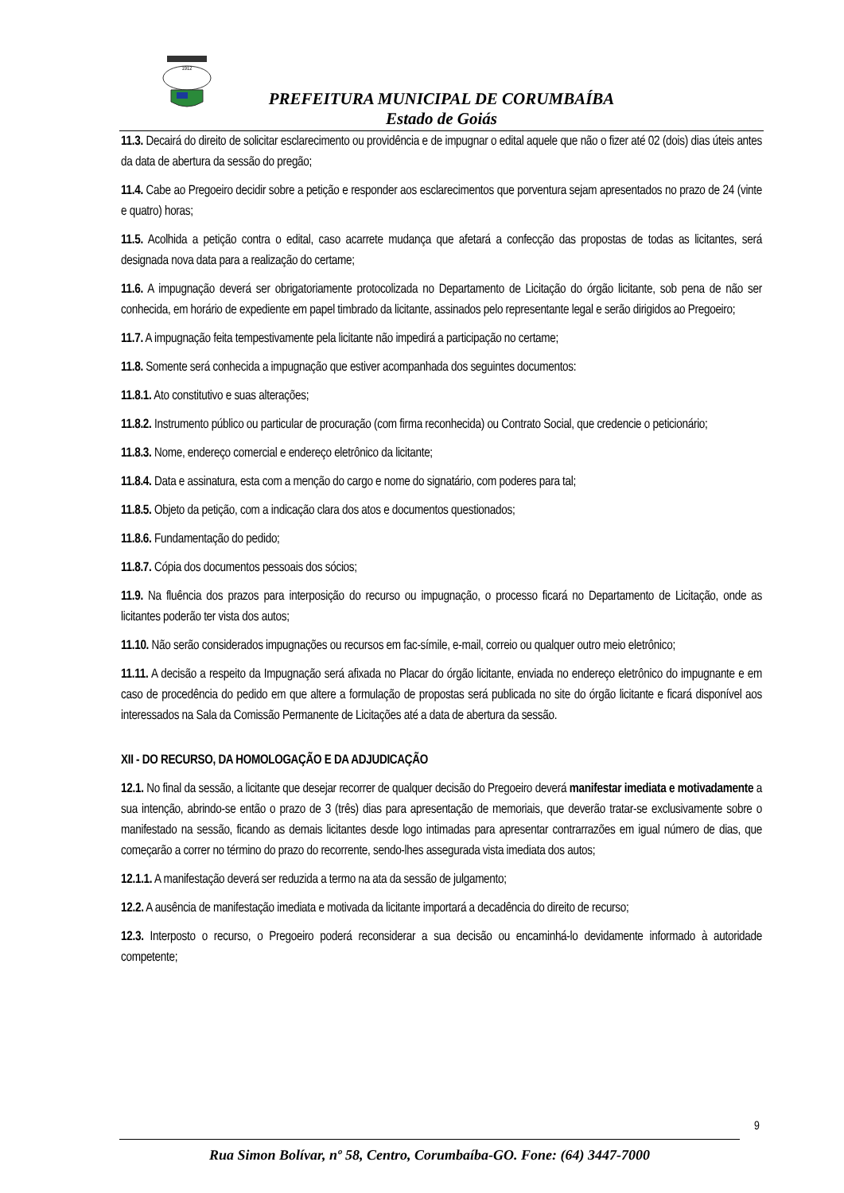1912
PREFEITURA MUNICIPAL DE CORUMBAÍBA
Estado de Goiás
11.3. Decairá do direito de solicitar esclarecimento ou providência e de impugnar o edital aquele que não o fizer até 02 (dois) dias úteis antes da data de abertura da sessão do pregão;
11.4. Cabe ao Pregoeiro decidir sobre a petição e responder aos esclarecimentos que porventura sejam apresentados no prazo de 24 (vinte e quatro) horas;
11.5. Acolhida a petição contra o edital, caso acarrete mudança que afetará a confecção das propostas de todas as licitantes, será designada nova data para a realização do certame;
11.6. A impugnação deverá ser obrigatoriamente protocolizada no Departamento de Licitação do órgão licitante, sob pena de não ser conhecida, em horário de expediente em papel timbrado da licitante, assinados pelo representante legal e serão dirigidos ao Pregoeiro;
11.7. A impugnação feita tempestivamente pela licitante não impedirá a participação no certame;
11.8. Somente será conhecida a impugnação que estiver acompanhada dos seguintes documentos:
11.8.1. Ato constitutivo e suas alterações;
11.8.2. Instrumento público ou particular de procuração (com firma reconhecida) ou Contrato Social, que credencie o peticionário;
11.8.3. Nome, endereço comercial e endereço eletrônico da licitante;
11.8.4. Data e assinatura, esta com a menção do cargo e nome do signatário, com poderes para tal;
11.8.5. Objeto da petição, com a indicação clara dos atos e documentos questionados;
11.8.6. Fundamentação do pedido;
11.8.7. Cópia dos documentos pessoais dos sócios;
11.9. Na fluência dos prazos para interposição do recurso ou impugnação, o processo ficará no Departamento de Licitação, onde as licitantes poderão ter vista dos autos;
11.10. Não serão considerados impugnações ou recursos em fac-símile, e-mail, correio ou qualquer outro meio eletrônico;
11.11. A decisão a respeito da Impugnação será afixada no Placar do órgão licitante, enviada no endereço eletrônico do impugnante e em caso de procedência do pedido em que altere a formulação de propostas será publicada no site do órgão licitante e ficará disponível aos interessados na Sala da Comissão Permanente de Licitações até a data de abertura da sessão.
XII - DO RECURSO, DA HOMOLOGAÇÃO E DA ADJUDICAÇÃO
12.1. No final da sessão, a licitante que desejar recorrer de qualquer decisão do Pregoeiro deverá manifestar imediata e motivadamente a sua intenção, abrindo-se então o prazo de 3 (três) dias para apresentação de memoriais, que deverão tratar-se exclusivamente sobre o manifestado na sessão, ficando as demais licitantes desde logo intimadas para apresentar contrarrazões em igual número de dias, que começarão a correr no término do prazo do recorrente, sendo-lhes assegurada vista imediata dos autos;
12.1.1. A manifestação deverá ser reduzida a termo na ata da sessão de julgamento;
12.2. A ausência de manifestação imediata e motivada da licitante importará a decadência do direito de recurso;
12.3. Interposto o recurso, o Pregoeiro poderá reconsiderar a sua decisão ou encaminhá-lo devidamente informado à autoridade competente;
9
Rua Simon Bolívar, nº 58, Centro, Corumbaíba-GO. Fone: (64) 3447-7000